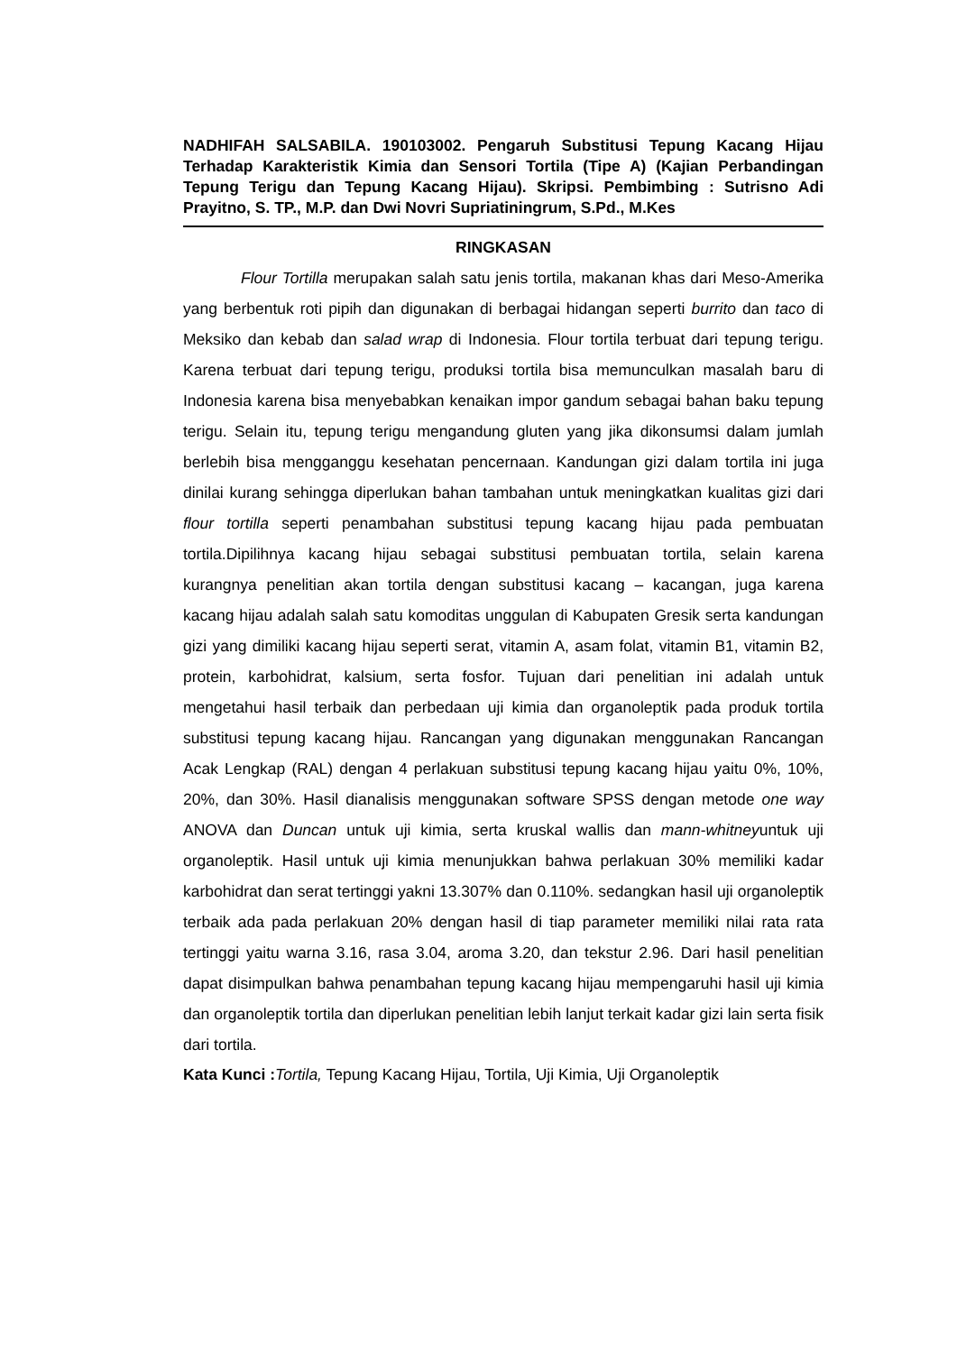NADHIFAH SALSABILA. 190103002. Pengaruh Substitusi Tepung Kacang Hijau Terhadap Karakteristik Kimia dan Sensori Tortila (Tipe A) (Kajian Perbandingan Tepung Terigu dan Tepung Kacang Hijau). Skripsi. Pembimbing : Sutrisno Adi Prayitno, S. TP., M.P. dan Dwi Novri Supriatiningrum, S.Pd., M.Kes
RINGKASAN
Flour Tortilla merupakan salah satu jenis tortila, makanan khas dari Meso-Amerika yang berbentuk roti pipih dan digunakan di berbagai hidangan seperti burrito dan taco di Meksiko dan kebab dan salad wrap di Indonesia. Flour tortila terbuat dari tepung terigu. Karena terbuat dari tepung terigu, produksi tortila bisa memunculkan masalah baru di Indonesia karena bisa menyebabkan kenaikan impor gandum sebagai bahan baku tepung terigu. Selain itu, tepung terigu mengandung gluten yang jika dikonsumsi dalam jumlah berlebih bisa mengganggu kesehatan pencernaan. Kandungan gizi dalam tortila ini juga dinilai kurang sehingga diperlukan bahan tambahan untuk meningkatkan kualitas gizi dari flour tortilla seperti penambahan substitusi tepung kacang hijau pada pembuatan tortila.Dipilihnya kacang hijau sebagai substitusi pembuatan tortila, selain karena kurangnya penelitian akan tortila dengan substitusi kacang – kacangan, juga karena kacang hijau adalah salah satu komoditas unggulan di Kabupaten Gresik serta kandungan gizi yang dimiliki kacang hijau seperti serat, vitamin A, asam folat, vitamin B1, vitamin B2, protein, karbohidrat, kalsium, serta fosfor. Tujuan dari penelitian ini adalah untuk mengetahui hasil terbaik dan perbedaan uji kimia dan organoleptik pada produk tortila substitusi tepung kacang hijau. Rancangan yang digunakan menggunakan Rancangan Acak Lengkap (RAL) dengan 4 perlakuan substitusi tepung kacang hijau yaitu 0%, 10%, 20%, dan 30%. Hasil dianalisis menggunakan software SPSS dengan metode one way ANOVA dan Duncan untuk uji kimia, serta kruskal wallis dan mann-whitneyuntuk uji organoleptik. Hasil untuk uji kimia menunjukkan bahwa perlakuan 30% memiliki kadar karbohidrat dan serat tertinggi yakni 13.307% dan 0.110%. sedangkan hasil uji organoleptik terbaik ada pada perlakuan 20% dengan hasil di tiap parameter memiliki nilai rata rata tertinggi yaitu warna 3.16, rasa 3.04, aroma 3.20, dan tekstur 2.96. Dari hasil penelitian dapat disimpulkan bahwa penambahan tepung kacang hijau mempengaruhi hasil uji kimia dan organoleptik tortila dan diperlukan penelitian lebih lanjut terkait kadar gizi lain serta fisik dari tortila.
Kata Kunci : Tortila, Tepung Kacang Hijau, Tortila, Uji Kimia, Uji Organoleptik